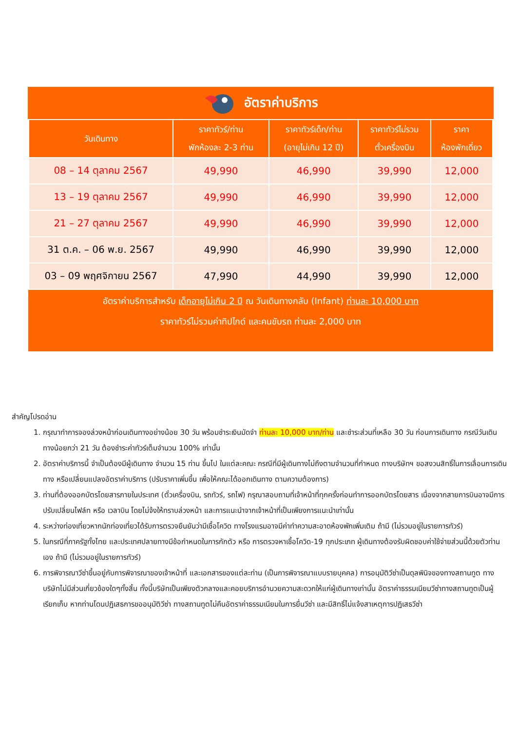อัตราค่าบริการ
| วันเดินทาง | ราคาทัวร์/ท่าน พักห้องละ 2-3 ท่าน | ราคาทัวร์เด็ก/ท่าน (อายุไม่เกิน 12 ปี) | ราคาทัวร์ไม่รวม ตั๋วเครื่องบิน | ราคา ห้องพักเดี่ยว |
| --- | --- | --- | --- | --- |
| 08 – 14 ตุลาคม 2567 | 49,990 | 46,990 | 39,990 | 12,000 |
| 13 – 19 ตุลาคม 2567 | 49,990 | 46,990 | 39,990 | 12,000 |
| 21 – 27 ตุลาคม 2567 | 49,990 | 46,990 | 39,990 | 12,000 |
| 31 ต.ค. – 06 พ.ย. 2567 | 49,990 | 46,990 | 39,990 | 12,000 |
| 03 – 09 พฤศจิกายน 2567 | 47,990 | 44,990 | 39,990 | 12,000 |
อัตราค่าบริการสำหรับ เด็กอายุไม่เกิน 2 ปี ณ วันเดินทางกลับ (Infant) ท่านละ 10,000 บาท
ราคาทัวร์ไม่รวมค่าทิปไกด์ และคนขับรถ ท่านละ 2,000 บาท
สำคัญโปรดอ่าน
1. กรุณาทำการจองล่วงหน้าก่อนเดินทางอย่างน้อย 30 วัน พร้อมชำระเงินมัดจำ ท่านละ 10,000 บาท/ท่าน และชำระส่วนที่เหลือ 30 วัน ก่อนการเดินทาง กรณีวันเดินทางน้อยกว่า 21 วัน ต้องชำระค่าทัวร์เต็มจำนวน 100% เท่านั้น
2. อัตราค่าบริการนี้ จำเป็นต้องมีผู้เดินทาง จำนวน 15 ท่าน ขึ้นไป ในแต่ละคณะ กรณีที่มีผู้เดินทางไม่ถึงตามจำนวนที่กำหนด ทางบริษัทฯ ขอสงวนสิทธิ์ในการเลื่อนการเดินทาง หรือเปลี่ยนแปลงอัตราค่าบริการ (ปรับราคาเพิ่มขึ้น เพื่อให้คณะได้ออกเดินทาง ตามความต้องการ)
3. ท่านที่ต้องออกบัตรโดยสารภายในประเทศ (ตั๋วเครื่องบิน, รถทัวร์, รถไฟ) กรุณาสอบถามที่เจ้าหน้าที่ทุกครั้งก่อนทำการออกบัตรโดยสาร เนื่องจากสายการบินอาจมีการปรับเปลี่ยนไฟล์ท หรือ เวลาบิน โดยไม่จ้งให้ทราบล่วงหน้า และการแนะนำจากเจ้าหน้าที่เป็นเพียงการแนะนำเท่านั้น
4. ระหว่างท่องเที่ยวหากนักท่องเที่ยวได้รับการตรวจยืนยันว่ามีเชื้อโควิด ทางโรงแรมอาจมีค่าทำความสะอาดห้องพักเพิ่มเติม ถ้ามี (ไม่รวมอยู่ในรายการทัวร์)
5. ในกรณีที่ภาครัฐทั้งไทย และประเทศปลายทางมีข้อกำหนดในการกักตัว หรือ การตรวจหาเชื้อโควิด-19 ทุกประเภท ผู้เดินทางต้องรับผิดชอบค่าใช้จ่ายส่วนนี้ด้วยตัวท่านเอง ถ้ามี (ไม่รวมอยู่ในรายการทัวร์)
6. การพิจารณาวีซ่าขึ้นอยู่กับการพิจารณาของเจ้าหน้าที่ และเอกสารของแต่ละท่าน (เป็นการพิจารณาแบบรายบุคคล) การอนุมัติวีซ่าเป็นดุลพินิจของทางสถานทูต ทางบริษัทไม่มีส่วนเกี่ยวข้องใดๆทั้งสิ้น ทั้งนี้บริษัทเป็นเพียงตัวกลางและคอยบริการอำนวยความสะดวกให้แก่ผู้เดินทางเท่านั้น อัตราค่าธรรมเนียมวีซ่าทางสถานทูตเป็นผู้เรียกเก็บ หากท่านโดนปฏิเสธการขออนุมัติวีซ่า ทางสถานทูตไม่คืนอัตราค่าธรรมเนียมในการยื่นวีซ่า และมีสิทธิ์ไม่แจ้งสาเหตุการปฏิเสธวีซ่า